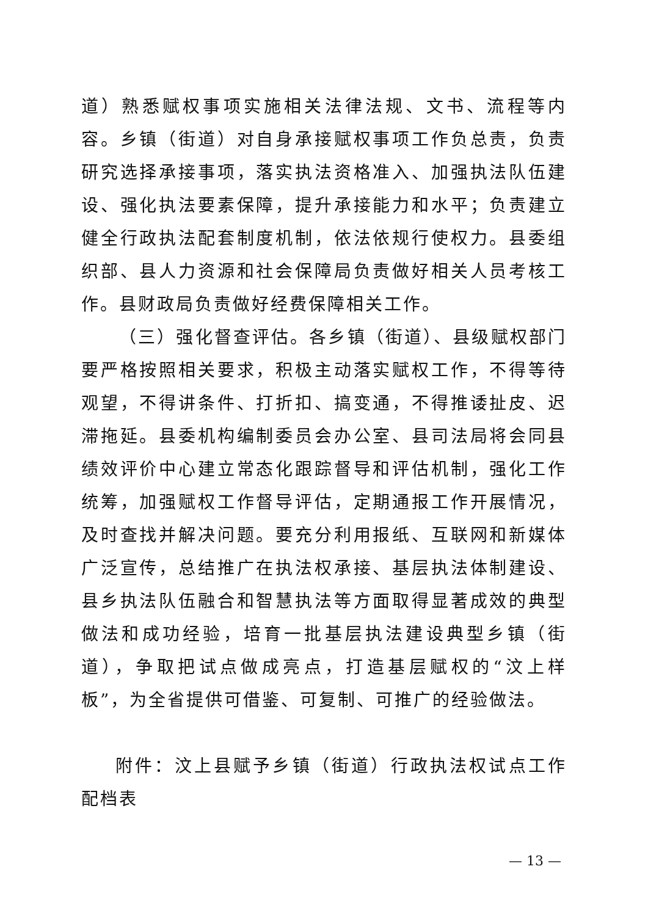道）熟悉赋权事项实施相关法律法规、文书、流程等内容。乡镇（街道）对自身承接赋权事项工作负总责，负责研究选择承接事项，落实执法资格准入、加强执法队伍建设、强化执法要素保障，提升承接能力和水平；负责建立健全行政执法配套制度机制，依法依规行使权力。县委组织部、县人力资源和社会保障局负责做好相关人员考核工作。县财政局负责做好经费保障相关工作。
（三）强化督查评估。各乡镇（街道）、县级赋权部门要严格按照相关要求，积极主动落实赋权工作，不得等待观望，不得讲条件、打折扣、搞变通，不得推诿扯皮、迟滞拖延。县委机构编制委员会办公室、县司法局将会同县绩效评价中心建立常态化跟踪督导和评估机制，强化工作统筹，加强赋权工作督导评估，定期通报工作开展情况，及时查找并解决问题。要充分利用报纸、互联网和新媒体广泛宣传，总结推广在执法权承接、基层执法体制建设、县乡执法队伍融合和智慧执法等方面取得显著成效的典型做法和成功经验，培育一批基层执法建设典型乡镇（街道），争取把试点做成亮点，打造基层赋权的“汶上样板”，为全省提供可借鉴、可复制、可推广的经验做法。
附件：汶上县赋予乡镇（街道）行政执法权试点工作配档表
— 13 —